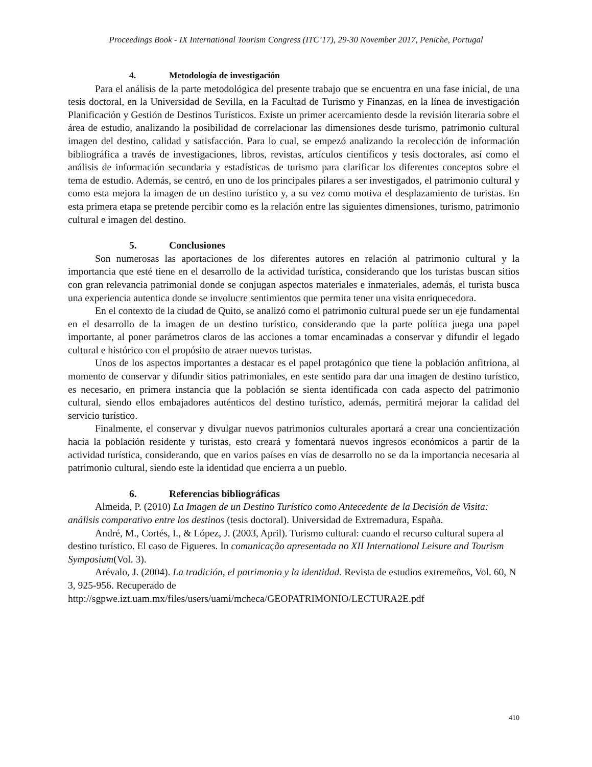Proceedings Book - IX International Tourism Congress (ITC’17), 29-30 November 2017, Peniche, Portugal
4. Metodología de investigación
Para el análisis de la parte metodológica del presente trabajo que se encuentra en una fase inicial, de una tesis doctoral, en la Universidad de Sevilla, en la Facultad de Turismo y Finanzas, en la línea de investigación Planificación y Gestión de Destinos Turísticos. Existe un primer acercamiento desde la revisión literaria sobre el área de estudio, analizando la posibilidad de correlacionar las dimensiones desde turismo, patrimonio cultural imagen del destino, calidad y satisfacción. Para lo cual, se empezó analizando la recolección de información bibliográfica a través de investigaciones, libros, revistas, artículos científicos y tesis doctorales, así como el análisis de información secundaria y estadísticas de turismo para clarificar los diferentes conceptos sobre el tema de estudio. Además, se centró, en uno de los principales pilares a ser investigados, el patrimonio cultural y como esta mejora la imagen de un destino turístico y, a su vez como motiva el desplazamiento de turistas. En esta primera etapa se pretende percibir como es la relación entre las siguientes dimensiones, turismo, patrimonio cultural e imagen del destino.
5. Conclusiones
Son numerosas las aportaciones de los diferentes autores en relación al patrimonio cultural y la importancia que esté tiene en el desarrollo de la actividad turística, considerando que los turistas buscan sitios con gran relevancia patrimonial donde se conjugan aspectos materiales e inmateriales, además, el turista busca una experiencia autentica donde se involucre sentimientos que permita tener una visita enriquecedora.
En el contexto de la ciudad de Quito, se analizó como el patrimonio cultural puede ser un eje fundamental en el desarrollo de la imagen de un destino turístico, considerando que la parte política juega una papel importante, al poner parámetros claros de las acciones a tomar encaminadas a conservar y difundir el legado cultural e histórico con el propósito de atraer nuevos turistas.
Unos de los aspectos importantes a destacar es el papel protagónico que tiene la población anfitriona, al momento de conservar y difundir sitios patrimoniales, en este sentido para dar una imagen de destino turístico, es necesario, en primera instancia que la población se sienta identificada con cada aspecto del patrimonio cultural, siendo ellos embajadores auténticos del destino turístico, además, permitirá mejorar la calidad del servicio turístico.
Finalmente, el conservar y divulgar nuevos patrimonios culturales aportará a crear una concientización hacia la población residente y turistas, esto creará y fomentará nuevos ingresos económicos a partir de la actividad turística, considerando, que en varios países en vías de desarrollo no se da la importancia necesaria al patrimonio cultural, siendo este la identidad que encierra a un pueblo.
6. Referencias bibliográficas
Almeida, P. (2010) La Imagen de un Destino Turístico como Antecedente de la Decisión de Visita: análisis comparativo entre los destinos (tesis doctoral). Universidad de Extremadura, España.
André, M., Cortés, I., & López, J. (2003, April). Turismo cultural: cuando el recurso cultural supera al destino turístico. El caso de Figueres. In comunicação apresentada no XII International Leisure and Tourism Symposium(Vol. 3).
Arévalo, J. (2004). La tradición, el patrimonio y la identidad. Revista de estudios extremeños, Vol. 60, N 3, 925-956. Recuperado de http://sgpwe.izt.uam.mx/files/users/uami/mcheca/GEOPATRIMONIO/LECTURA2E.pdf
410